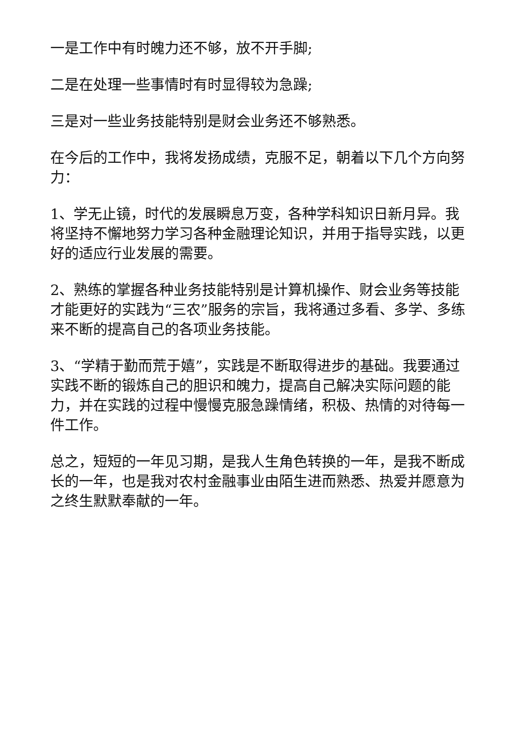一是工作中有时魄力还不够，放不开手脚;
二是在处理一些事情时有时显得较为急躁;
三是对一些业务技能特别是财会业务还不够熟悉。
在今后的工作中，我将发扬成绩，克服不足，朝着以下几个方向努力：
1、学无止镜，时代的发展瞬息万变，各种学科知识日新月异。我将坚持不懈地努力学习各种金融理论知识，并用于指导实践，以更好的适应行业发展的需要。
2、熟练的掌握各种业务技能特别是计算机操作、财会业务等技能才能更好的实践为“三农”服务的宗旨，我将通过多看、多学、多练来不断的提高自己的各项业务技能。
3、“学精于勤而荒于嬉”，实践是不断取得进步的基础。我要通过实践不断的锻炼自己的胆识和魄力，提高自己解决实际问题的能力，并在实践的过程中慢慢克服急躁情绪，积极、热情的对待每一件工作。
总之，短短的一年见习期，是我人生角色转换的一年，是我不断成长的一年，也是我对农村金融事业由陌生进而熟悉、热爱并愿意为之终生默默奉献的一年。